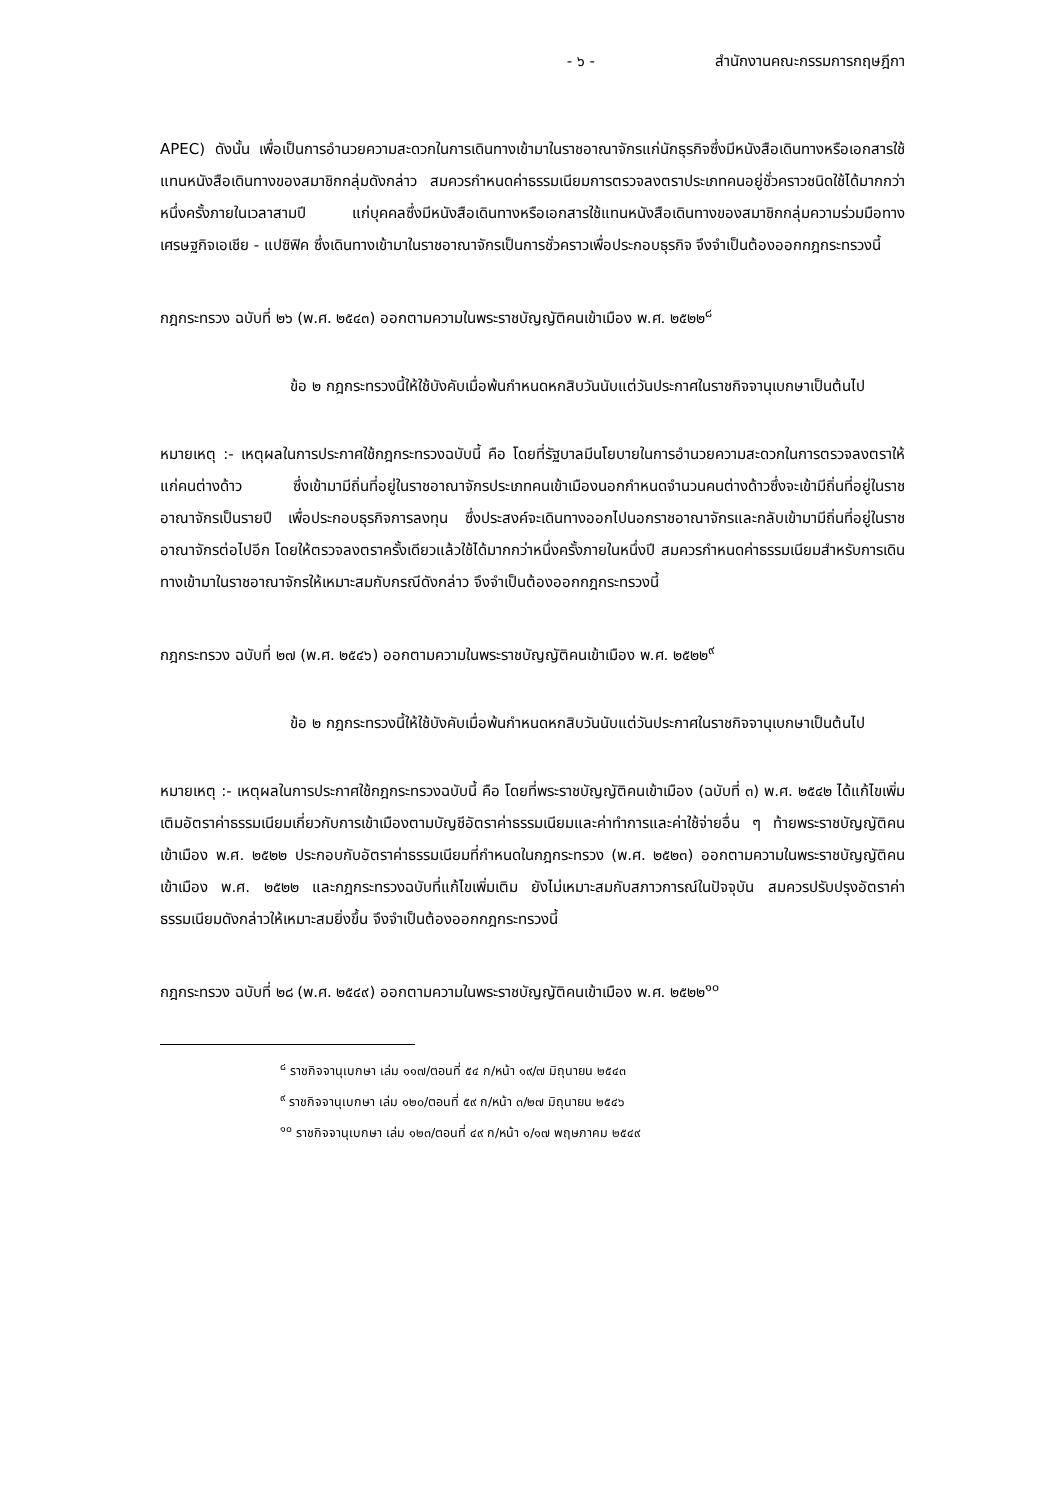- ๖ - สำนักงานคณะกรรมการกฤษฎีกา
APEC) ดังนั้น เพื่อเป็นการอำนวยความสะดวกในการเดินทางเข้ามาในราชอาณาจักรแก่นักธุรกิจซึ่งมีหนังสือเดินทางหรือเอกสารใช้แทนหนังสือเดินทางของสมาชิกกลุ่มดังกล่าว สมควรกำหนดค่าธรรมเนียมการตรวจลงตราประเภทคนอยู่ชั่วคราวชนิดใช้ได้มากกว่าหนึ่งครั้งภายในเวลาสามปี แก่บุคคลซึ่งมีหนังสือเดินทางหรือเอกสารใช้แทนหนังสือเดินทางของสมาชิกกลุ่มความร่วมมือทางเศรษฐกิจเอเชีย - แปซิฟิค ซึ่งเดินทางเข้ามาในราชอาณาจักรเป็นการชั่วคราวเพื่อประกอบธุรกิจ จึงจำเป็นต้องออกกฎกระทรวงนี้
กฎกระทรวง ฉบับที่ ๒๖ (พ.ศ. ๒๕๔๓) ออกตามความในพระราชบัญญัติคนเข้าเมือง พ.ศ. ๒๕๒๒<sup>๘</sup>
ข้อ ๒ กฎกระทรวงนี้ให้ใช้บังคับเมื่อพ้นกำหนดหกสิบวันนับแต่วันประกาศในราชกิจจานุเบกษาเป็นต้นไป
หมายเหตุ :- เหตุผลในการประกาศใช้กฎกระทรวงฉบับนี้ คือ โดยที่รัฐบาลมีนโยบายในการอำนวยความสะดวกในการตรวจลงตราให้แก่คนต่างด้าว ซึ่งเข้ามามีถิ่นที่อยู่ในราชอาณาจักรประเภทคนเข้าเมืองนอกกำหนดจำนวนคนต่างด้าวซึ่งจะเข้ามีถิ่นที่อยู่ในราชอาณาจักรเป็นรายปี เพื่อประกอบธุรกิจการลงทุน ซึ่งประสงค์จะเดินทางออกไปนอกราชอาณาจักรและกลับเข้ามามีถิ่นที่อยู่ในราชอาณาจักรต่อไปอีก โดยให้ตรวจลงตราครั้งเดียวแล้วใช้ได้มากกว่าหนึ่งครั้งภายในหนึ่งปี สมควรกำหนดค่าธรรมเนียมสำหรับการเดินทางเข้ามาในราชอาณาจักรให้เหมาะสมกับกรณีดังกล่าว จึงจำเป็นต้องออกกฎกระทรวงนี้
กฎกระทรวง ฉบับที่ ๒๗ (พ.ศ. ๒๕๔๖) ออกตามความในพระราชบัญญัติคนเข้าเมือง พ.ศ. ๒๕๒๒<sup>๙</sup>
ข้อ ๒ กฎกระทรวงนี้ให้ใช้บังคับเมื่อพ้นกำหนดหกสิบวันนับแต่วันประกาศในราชกิจจานุเบกษาเป็นต้นไป
หมายเหตุ :- เหตุผลในการประกาศใช้กฎกระทรวงฉบับนี้ คือ โดยที่พระราชบัญญัติคนเข้าเมือง (ฉบับที่ ๓) พ.ศ. ๒๕๔๒ ได้แก้ไขเพิ่มเติมอัตราค่าธรรมเนียมเกี่ยวกับการเข้าเมืองตามบัญชีอัตราค่าธรรมเนียมและค่าทำการและค่าใช้จ่ายอื่น ๆ ท้ายพระราชบัญญัติคนเข้าเมือง พ.ศ. ๒๕๒๒ ประกอบกับอัตราค่าธรรมเนียมที่กำหนดในกฎกระทรวง (พ.ศ. ๒๕๒๓) ออกตามความในพระราชบัญญัติคนเข้าเมือง พ.ศ. ๒๕๒๒ และกฎกระทรวงฉบับที่แก้ไขเพิ่มเติม ยังไม่เหมาะสมกับสภาวการณ์ในปัจจุบัน สมควรปรับปรุงอัตราค่าธรรมเนียมดังกล่าวให้เหมาะสมยิ่งขึ้น จึงจำเป็นต้องออกกฎกระทรวงนี้
กฎกระทรวง ฉบับที่ ๒๘ (พ.ศ. ๒๕๔๙) ออกตามความในพระราชบัญญัติคนเข้าเมือง พ.ศ. ๒๕๒๒<sup>๑๐</sup>
<sup>๘</sup> ราชกิจจานุเบกษา เล่ม ๑๑๗/ตอนที่ ๕๔ ก/หน้า ๑๙/๗ มิถุนายน ๒๕๔๓
<sup>๙</sup> ราชกิจจานุเบกษา เล่ม ๑๒๐/ตอนที่ ๕๙ ก/หน้า ๓/๒๗ มิถุนายน ๒๕๔๖
<sup>๑๐</sup> ราชกิจจานุเบกษา เล่ม ๑๒๓/ตอนที่ ๔๙ ก/หน้า ๑/๑๗ พฤษภาคม ๒๕๔๙